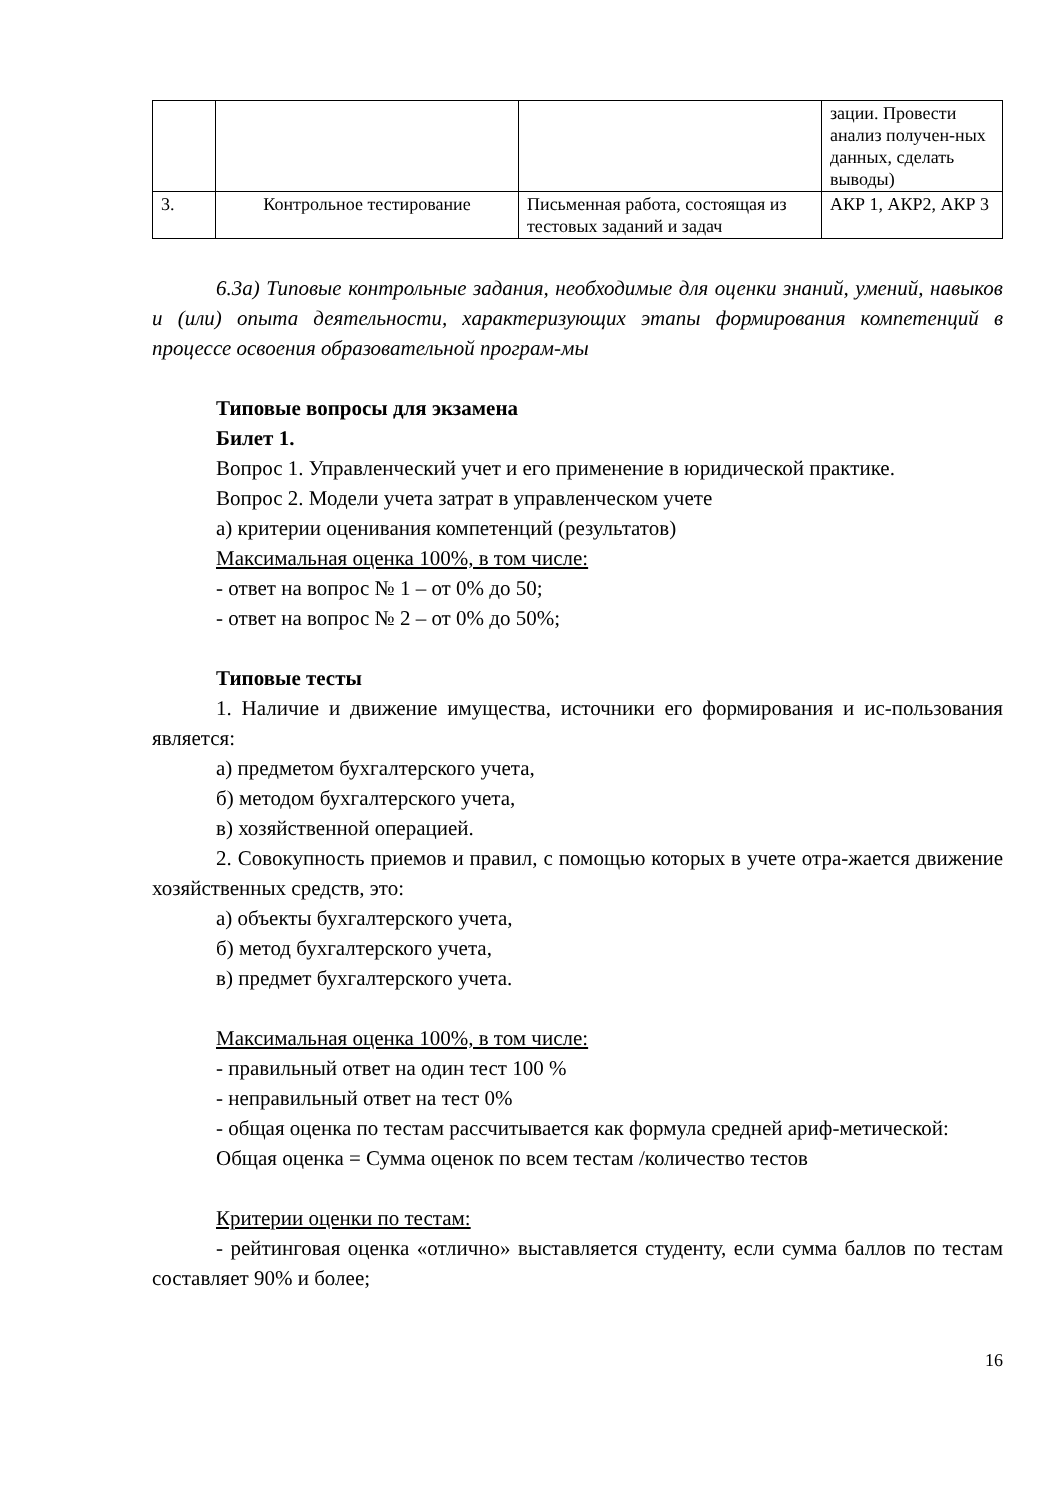| | | | зации. Провести анализ получен-ных данных, сделать выводы) |
| 3. | Контрольное тестирование | Письменная работа, состоящая из тестовых заданий и задач | АКР 1, АКР2, АКР 3 |
6.3а) Типовые контрольные задания, необходимые для оценки знаний, умений, навыков и (или) опыта деятельности, характеризующих этапы формирования компетенций в процессе освоения образовательной програм-мы
Типовые вопросы для экзамена
Билет 1.
Вопрос 1. Управленческий учет и его применение в юридической практике.
Вопрос 2. Модели учета затрат в управленческом учете
а) критерии оценивания компетенций (результатов)
Максимальная оценка 100%, в том числе:
- ответ на вопрос № 1 – от 0% до 50;
- ответ на вопрос № 2 – от 0% до 50%;
Типовые тесты
1. Наличие и движение имущества, источники его формирования и ис-пользования является:
а) предметом бухгалтерского учета,
б) методом бухгалтерского учета,
в) хозяйственной операцией.
2. Совокупность приемов и правил, с помощью которых в учете отра-жается движение хозяйственных средств, это:
а) объекты бухгалтерского учета,
б) метод бухгалтерского учета,
в) предмет бухгалтерского учета.
Максимальная оценка 100%, в том числе:
- правильный ответ на один тест 100 %
- неправильный ответ на тест 0%
- общая оценка по тестам рассчитывается как формула средней ариф-метической:
Общая оценка = Сумма оценок по всем тестам /количество тестов
Критерии оценки по тестам:
- рейтинговая оценка «отлично» выставляется студенту, если сумма баллов по тестам составляет 90% и более;
16